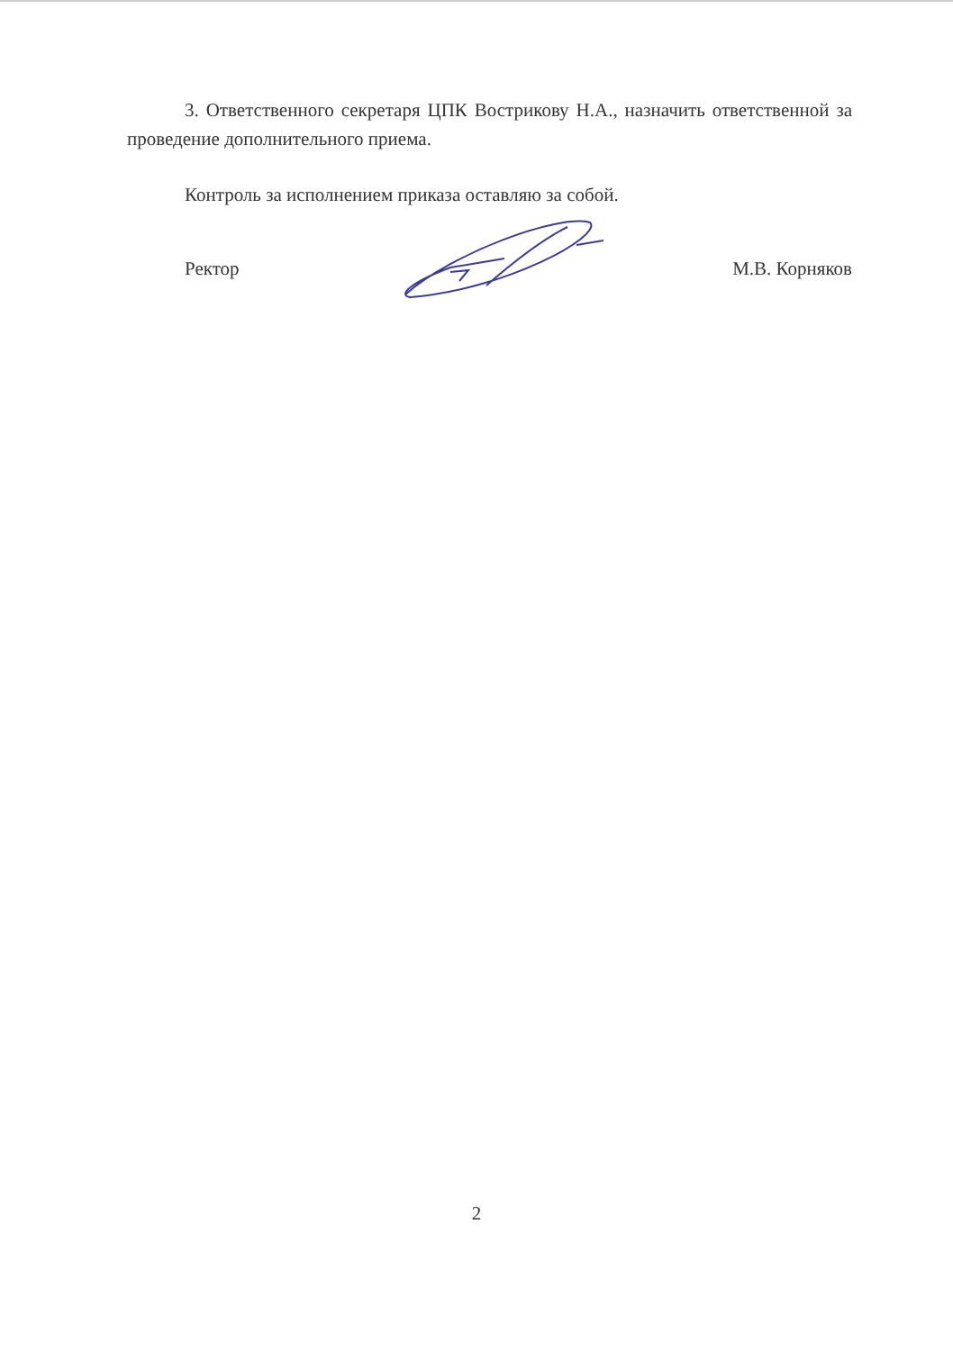3. Ответственного секретаря ЦПК Вострикову Н.А., назначить ответственной за проведение дополнительного приема.
Контроль за исполнением приказа оставляю за собой.
Ректор М.В. Корняков
2